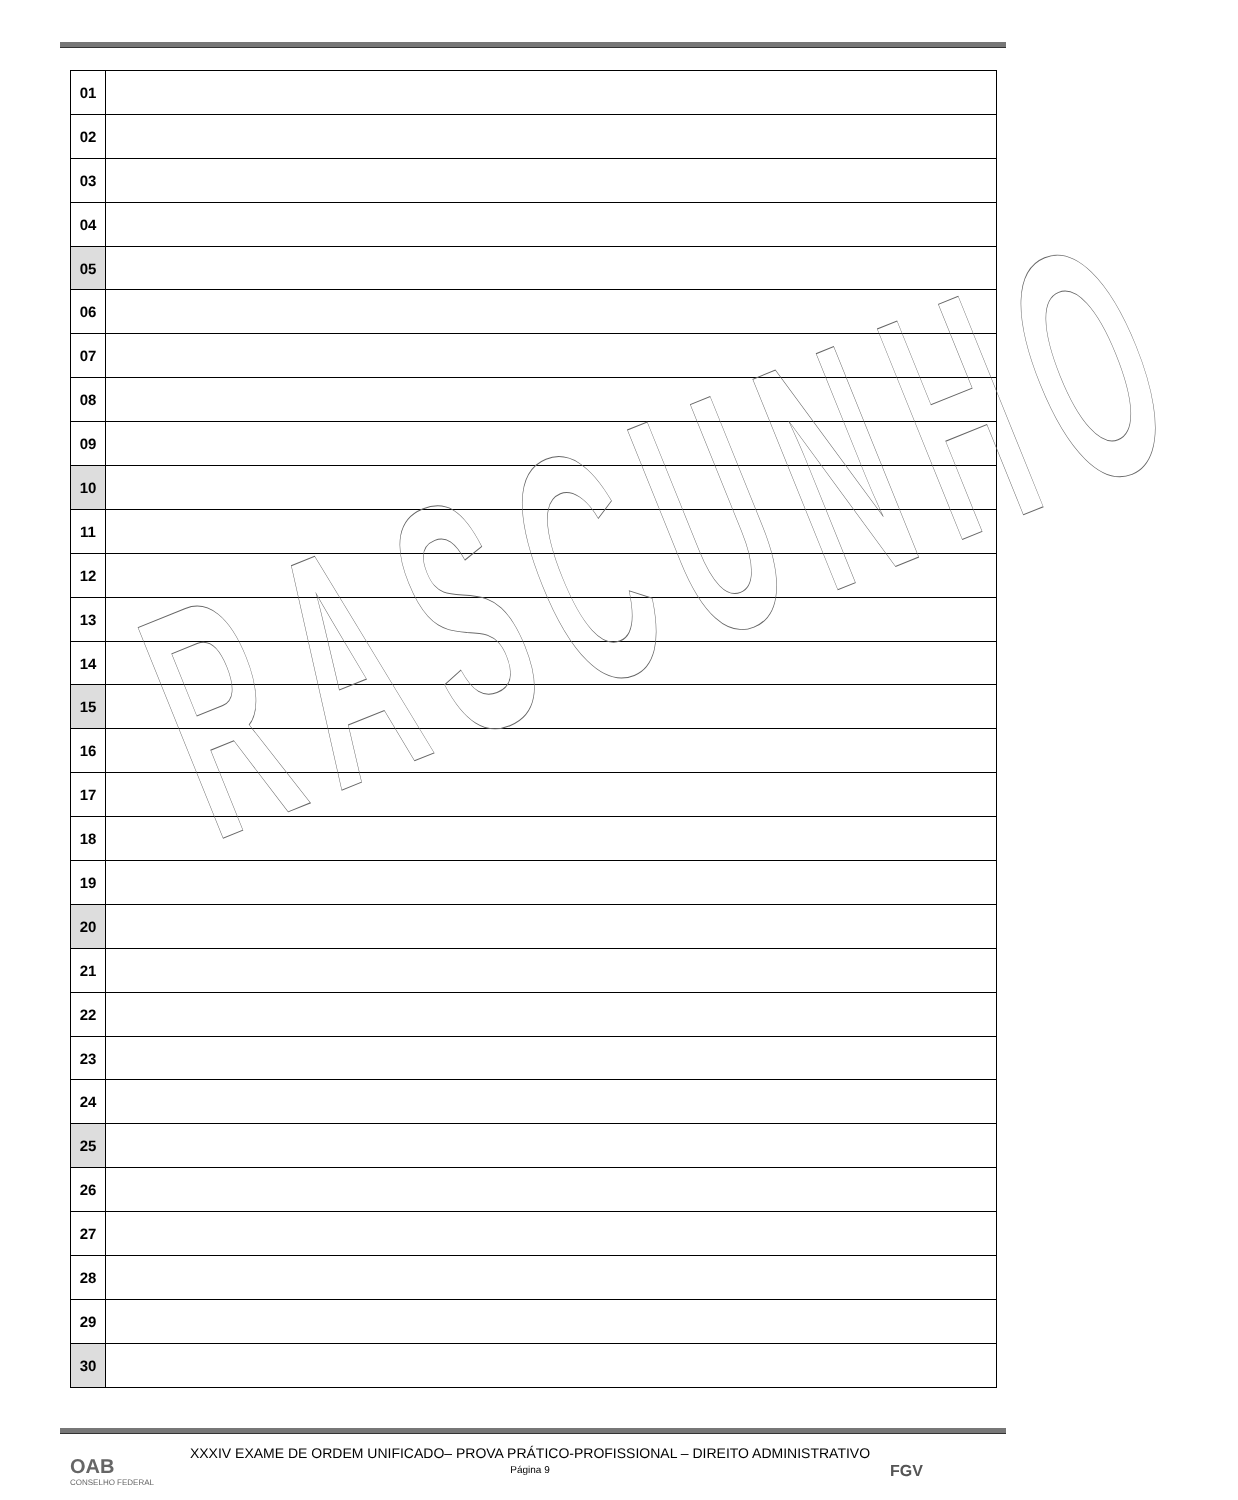| 01 | |
| 02 | |
| 03 | |
| 04 | |
| 05 | |
| 06 | |
| 07 | |
| 08 | |
| 09 | |
| 10 | |
| 11 | |
| 12 | |
| 13 | |
| 14 | |
| 15 | |
| 16 | |
| 17 | |
| 18 | |
| 19 | |
| 20 | |
| 21 | |
| 22 | |
| 23 | |
| 24 | |
| 25 | |
| 26 | |
| 27 | |
| 28 | |
| 29 | |
| 30 | |
RASCUNHO
XXXIV EXAME DE ORDEM UNIFICADO– PROVA PRÁTICO-PROFISSIONAL – DIREITO ADMINISTRATIVO
Página 9
OAB
CONSELHO FEDERAL
FGV